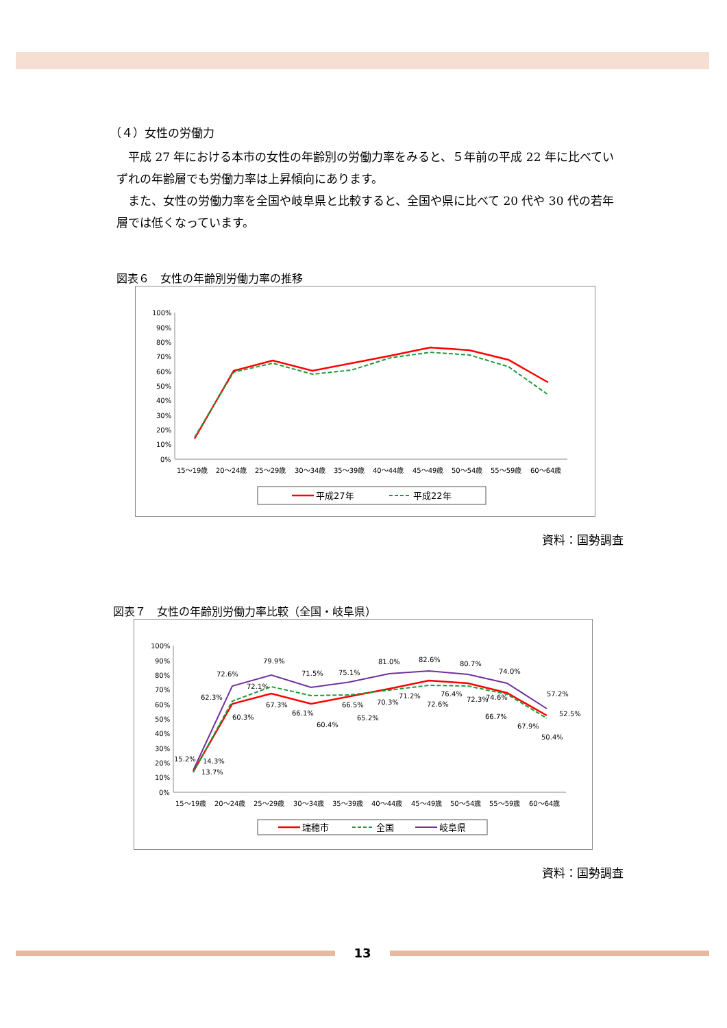（４）女性の労働力
平成 27 年における本市の女性の年齢別の労働力率をみると、５年前の平成 22 年に比べていずれの年齢層でも労働力率は上昇傾向にあります。
また、女性の労働力率を全国や岐阜県と比較すると、全国や県に比べて 20 代や 30 代の若年層では低くなっています。
図表６　女性の年齢別労働力率の推移
100%
90%
80%
70%
60%
50%
40%
30%
20%
10%
0%
15～19歳
20～24歳
25～29歳
30～34歳
35～39歳
40～44歳
45～49歳
50～54歳
55～59歳
60～64歳
平成27年
平成22年
資料：国勢調査
図表７　女性の年齢別労働力率比較（全国・岐阜県）
100%
90%
80%
70%
60%
50%
40%
30%
20%
10%
0%
15～19歳
20～24歳
25～29歳
30～34歳
35～39歳
40～44歳
45～49歳
50～54歳
55～59歳
60～64歳
15.2%
14.3%
13.7%
72.6%
62.3%
60.3%
79.9%
72.1%
67.3%
71.5%
66.1%
60.4%
75.1%
66.5%
65.2%
81.0%
70.3%
71.2%
82.6%
72.6%
76.4%
80.7%
72.3%
74.6%
74.0%
66.7%
67.9%
57.2%
52.5%
50.4%
瑞穂市
全国
岐阜県
資料：国勢調査
13